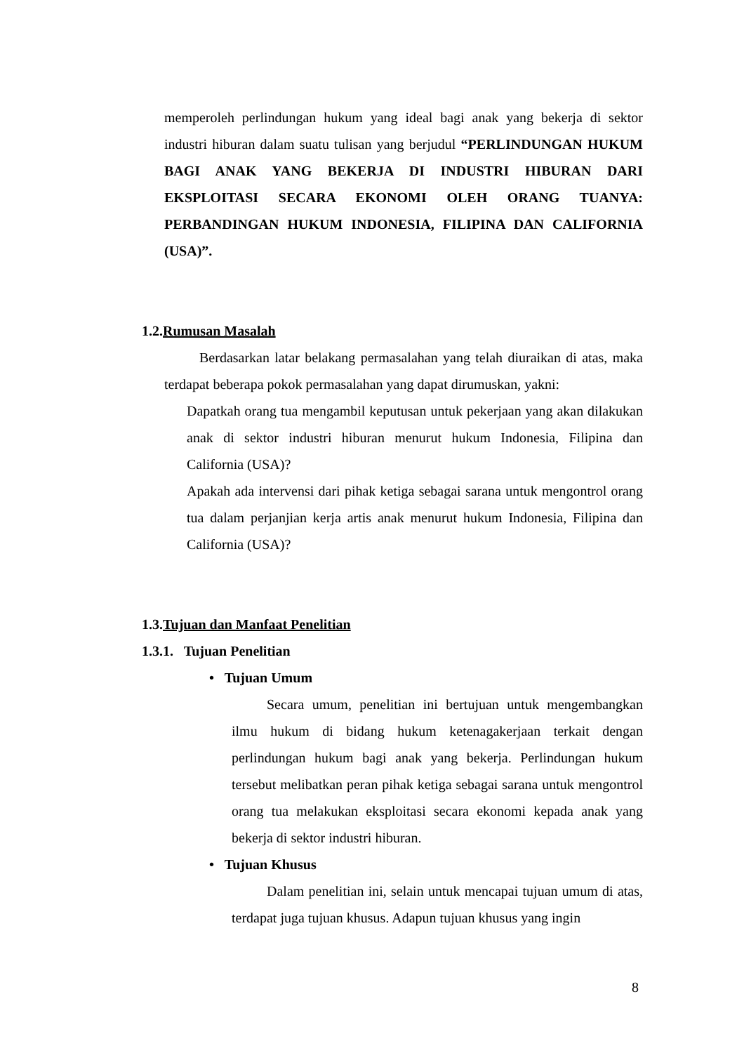memperoleh perlindungan hukum yang ideal bagi anak yang bekerja di sektor industri hiburan dalam suatu tulisan yang berjudul “PERLINDUNGAN HUKUM BAGI ANAK YANG BEKERJA DI INDUSTRI HIBURAN DARI EKSPLOITASI SECARA EKONOMI OLEH ORANG TUANYA: PERBANDINGAN HUKUM INDONESIA, FILIPINA DAN CALIFORNIA (USA)”.
1.2.Rumusan Masalah
Berdasarkan latar belakang permasalahan yang telah diuraikan di atas, maka terdapat beberapa pokok permasalahan yang dapat dirumuskan, yakni:
Dapatkah orang tua mengambil keputusan untuk pekerjaan yang akan dilakukan anak di sektor industri hiburan menurut hukum Indonesia, Filipina dan California (USA)?
Apakah ada intervensi dari pihak ketiga sebagai sarana untuk mengontrol orang tua dalam perjanjian kerja artis anak menurut hukum Indonesia, Filipina dan California (USA)?
1.3.Tujuan dan Manfaat Penelitian
1.3.1. Tujuan Penelitian
• Tujuan Umum
Secara umum, penelitian ini bertujuan untuk mengembangkan ilmu hukum di bidang hukum ketenagakerjaan terkait dengan perlindungan hukum bagi anak yang bekerja. Perlindungan hukum tersebut melibatkan peran pihak ketiga sebagai sarana untuk mengontrol orang tua melakukan eksploitasi secara ekonomi kepada anak yang bekerja di sektor industri hiburan.
• Tujuan Khusus
Dalam penelitian ini, selain untuk mencapai tujuan umum di atas, terdapat juga tujuan khusus. Adapun tujuan khusus yang ingin
8